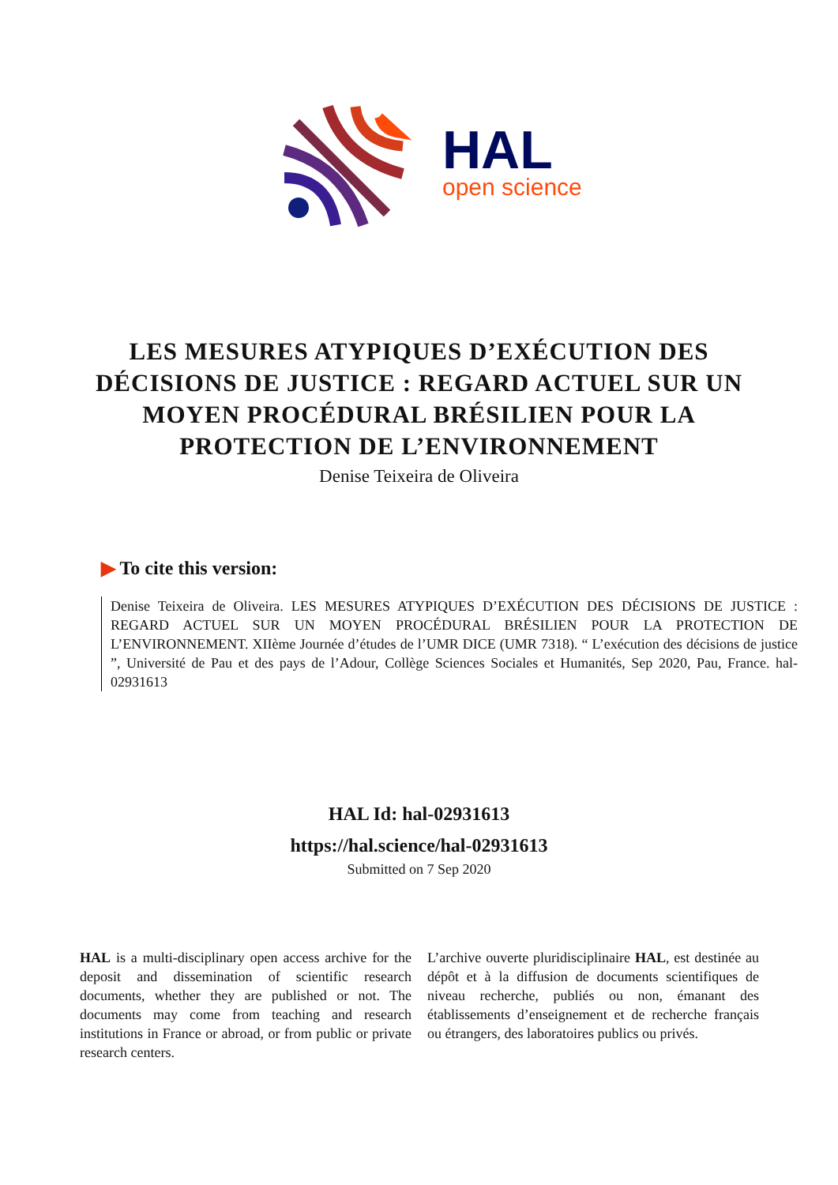HAL
open science
LES MESURES ATYPIQUES D’EXÉCUTION DES DÉCISIONS DE JUSTICE : REGARD ACTUEL SUR UN MOYEN PROCÉDURAL BRÉSILIEN POUR LA PROTECTION DE L’ENVIRONNEMENT
Denise Teixeira de Oliveira
▶ To cite this version:
Denise Teixeira de Oliveira. LES MESURES ATYPIQUES D’EXÉCUTION DES DÉCISIONS DE JUSTICE : REGARD ACTUEL SUR UN MOYEN PROCÉDURAL BRÉSILIEN POUR LA PROTECTION DE L’ENVIRONNEMENT. XIIème Journée d’études de l’UMR DICE (UMR 7318). “ L’exécution des décisions de justice ”, Université de Pau et des pays de l’Adour, Collège Sciences Sociales et Humanités, Sep 2020, Pau, France. hal-02931613
HAL Id: hal-02931613
https://hal.science/hal-02931613
Submitted on 7 Sep 2020
HAL is a multi-disciplinary open access archive for the deposit and dissemination of scientific research documents, whether they are published or not. The documents may come from teaching and research institutions in France or abroad, or from public or private research centers.
L’archive ouverte pluridisciplinaire HAL, est destinée au dépôt et à la diffusion de documents scientifiques de niveau recherche, publiés ou non, émanant des établissements d’enseignement et de recherche français ou étrangers, des laboratoires publics ou privés.